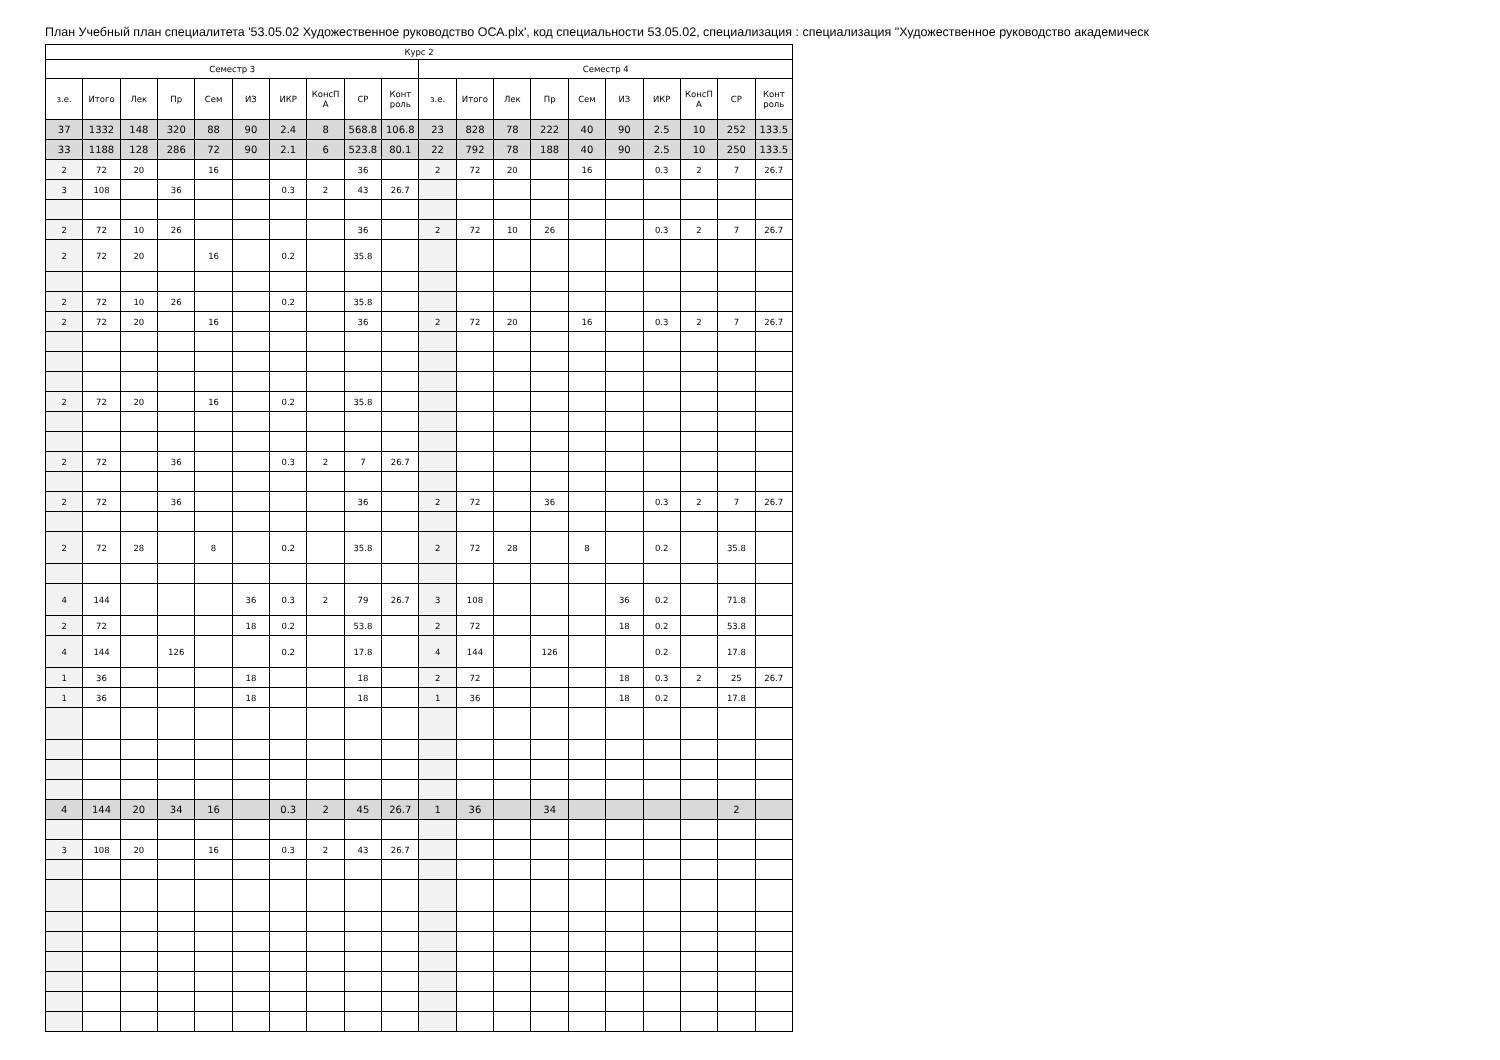План Учебный план специалитета '53.05.02 Художественное руководство ОСА.plx', код специальности 53.05.02, специализация : специализация "Художественное руководство академическ
| Курс 2 | | | | | | | | | | | | | | | | | | | |
| --- | --- | --- | --- | --- | --- | --- | --- | --- | --- | --- | --- | --- | --- | --- | --- | --- | --- | --- | --- |
| Семестр 3 | | | | | | | | | | Семестр 4 | | | | | | | | | |
| з.е. | Итого | Лек | Пр | Сем | ИЗ | ИКР | КонсП А | СР | Конт роль | з.е. | Итого | Лек | Пр | Сем | ИЗ | ИКР | КонсП А | СР | Конт роль |
| 37 | 1332 | 148 | 320 | 88 | 90 | 2.4 | 8 | 568.8 | 106.8 | 23 | 828 | 78 | 222 | 40 | 90 | 2.5 | 10 | 252 | 133.5 |
| 33 | 1188 | 128 | 286 | 72 | 90 | 2.1 | 6 | 523.8 | 80.1 | 22 | 792 | 78 | 188 | 40 | 90 | 2.5 | 10 | 250 | 133.5 |
| 2 | 72 | 20 | | 16 | | | | 36 | | 2 | 72 | 20 | | 16 | | 0.3 | 2 | 7 | 26.7 |
| 3 | 108 | | 36 | | | 0.3 | 2 | 43 | 26.7 | | | | | | | | | | |
| 2 | 72 | 10 | 26 | | | | | 36 | | 2 | 72 | 10 | 26 | | | 0.3 | 2 | 7 | 26.7 |
| 2 | 72 | 20 | | 16 | | 0.2 | | 35.8 | | | | | | | | | | | |
| 2 | 72 | 10 | 26 | | | 0.2 | | 35.8 | | | | | | | | | | | |
| 2 | 72 | 20 | | 16 | | | | 36 | | 2 | 72 | 20 | | 16 | | 0.3 | 2 | 7 | 26.7 |
| 2 | 72 | 20 | | 16 | | 0.2 | | 35.8 | | | | | | | | | | | |
| 2 | 72 | | 36 | | | 0.3 | 2 | 7 | 26.7 | | | | | | | | | | |
| 2 | 72 | | 36 | | | | | 36 | | 2 | 72 | | 36 | | | 0.3 | 2 | 7 | 26.7 |
| 2 | 72 | 28 | | 8 | | 0.2 | | 35.8 | | 2 | 72 | 28 | | 8 | | 0.2 | | 35.8 | |
| 4 | 144 | | | | 36 | 0.3 | 2 | 79 | 26.7 | 3 | 108 | | | | 36 | 0.2 | | 71.8 | |
| 2 | 72 | | | | 18 | 0.2 | | 53.8 | | 2 | 72 | | | | 18 | 0.2 | | 53.8 | |
| 4 | 144 | | 126 | | | 0.2 | | 17.8 | | 4 | 144 | | 126 | | | 0.2 | | 17.8 | |
| 1 | 36 | | | | 18 | | | 18 | | 2 | 72 | | | | 18 | 0.3 | 2 | 25 | 26.7 |
| 1 | 36 | | | | 18 | | | 18 | | 1 | 36 | | | | 18 | 0.2 | | 17.8 | |
| 4 | 144 | 20 | 34 | 16 | | 0.3 | 2 | 45 | 26.7 | 1 | 36 | | 34 | | | | | 2 | |
| 3 | 108 | 20 | | 16 | | 0.3 | 2 | 43 | 26.7 | | | | | | | | | | |